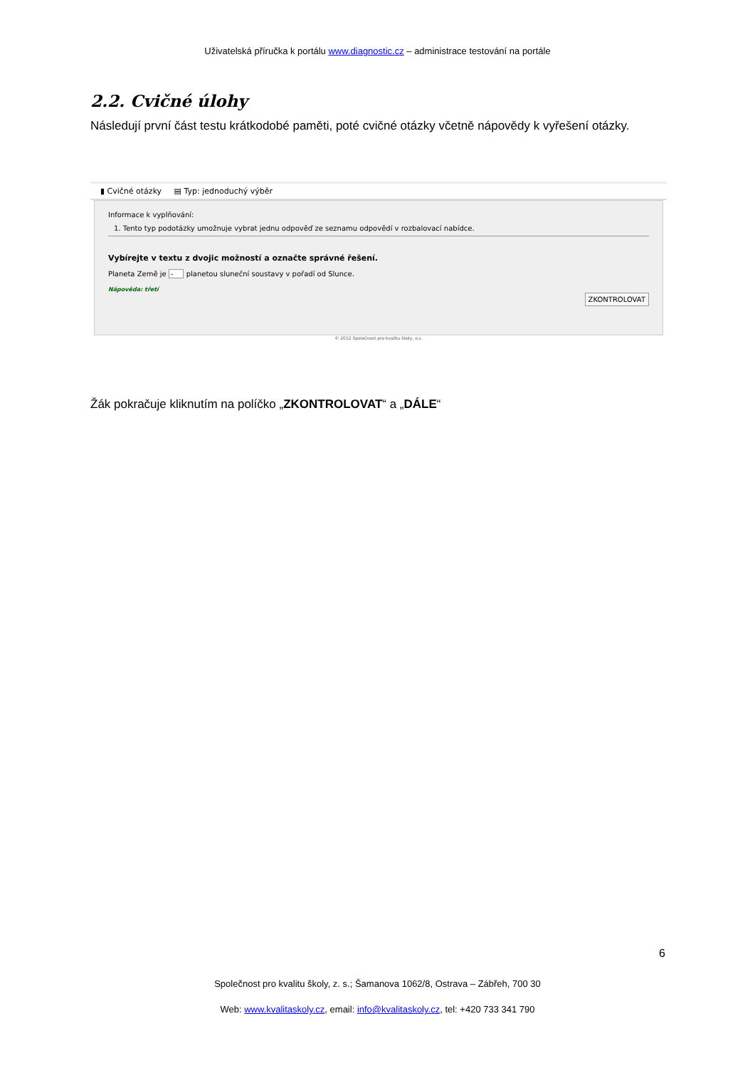Uživatelská příručka k portálu www.diagnostic.cz – administrace testování na portále
2.2. Cvičné úlohy
Následují první část testu krátkodobé paměti, poté cvičné otázky včetně nápovědy k vyřešení otázky.
▮ Cvičné otázky ▤ Typ: jednoduchý výběr
Informace k vyplňování:
1. Tento typ podotázky umožnuje vybrat jednu odpověď ze seznamu odpovědí v rozbalovací nabídce.
Vybírejte v textu z dvojic možností a označte správné řešení.
Planeta Země je - planetou sluneční soustavy v pořadí od Slunce.
Nápověda: třetí
ZKONTROLOVAT
© 2012 Společnost pro kvalitu školy, o.s.
Žák pokračuje kliknutím na políčko „ZKONTROLOVAT“ a „DÁLE“
6
Společnost pro kvalitu školy, z. s.; Šamanova 1062/8, Ostrava – Zábřeh, 700 30
Web: www.kvalitaskoly.cz, email: info@kvalitaskoly.cz, tel: +420 733 341 790